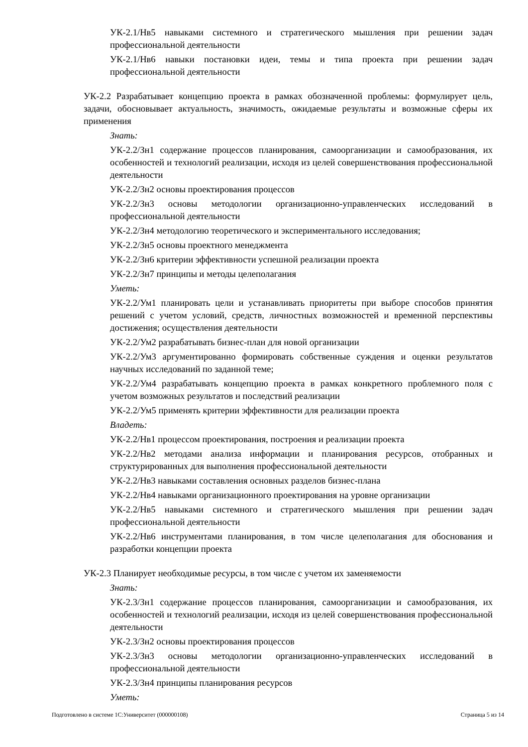УК-2.1/Нв5 навыками системного и стратегического мышления при решении задач профессиональной деятельности
УК-2.1/Нв6 навыки постановки идеи, темы и типа проекта при решении задач профессиональной деятельности
УК-2.2 Разрабатывает концепцию проекта в рамках обозначенной проблемы: формулирует цель, задачи, обосновывает актуальность, значимость, ожидаемые результаты и возможные сферы их применения
Знать:
УК-2.2/Зн1 содержание процессов планирования, самоорганизации и самообразования, их особенностей и технологий реализации, исходя из целей совершенствования профессиональной деятельности
УК-2.2/Зн2 основы проектирования процессов
УК-2.2/Зн3 основы методологии организационно-управленческих исследований в профессиональной деятельности
УК-2.2/Зн4 методологию теоретического и экспериментального исследования;
УК-2.2/Зн5 основы проектного менеджмента
УК-2.2/Зн6 критерии эффективности успешной реализации проекта
УК-2.2/Зн7 принципы и методы целеполагания
Уметь:
УК-2.2/Ум1 планировать цели и устанавливать приоритеты при выборе способов принятия решений с учетом условий, средств, личностных возможностей и временной перспективы достижения; осуществления деятельности
УК-2.2/Ум2 разрабатывать бизнес-план для новой организации
УК-2.2/Ум3 аргументированно формировать собственные суждения и оценки результатов научных исследований по заданной теме;
УК-2.2/Ум4 разрабатывать концепцию проекта в рамках конкретного проблемного поля с учетом возможных результатов и последствий реализации
УК-2.2/Ум5 применять критерии эффективности для реализации проекта
Владеть:
УК-2.2/Нв1 процессом проектирования, построения и реализации проекта
УК-2.2/Нв2 методами анализа информации и планирования ресурсов, отобранных и структурированных для выполнения профессиональной деятельности
УК-2.2/Нв3 навыками составления основных разделов бизнес-плана
УК-2.2/Нв4 навыками организационного проектирования на уровне организации
УК-2.2/Нв5 навыками системного и стратегического мышления при решении задач профессиональной деятельности
УК-2.2/Нв6 инструментами планирования, в том числе целеполагания для обоснования и разработки концепции проекта
УК-2.3 Планирует необходимые ресурсы, в том числе с учетом их заменяемости
Знать:
УК-2.3/Зн1 содержание процессов планирования, самоорганизации и самообразования, их особенностей и технологий реализации, исходя из целей совершенствования профессиональной деятельности
УК-2.3/Зн2 основы проектирования процессов
УК-2.3/Зн3 основы методологии организационно-управленческих исследований в профессиональной деятельности
УК-2.3/Зн4 принципы планирования ресурсов
Уметь:
Подготовлено в системе 1С:Университет (000000108) Страница 5 из 14